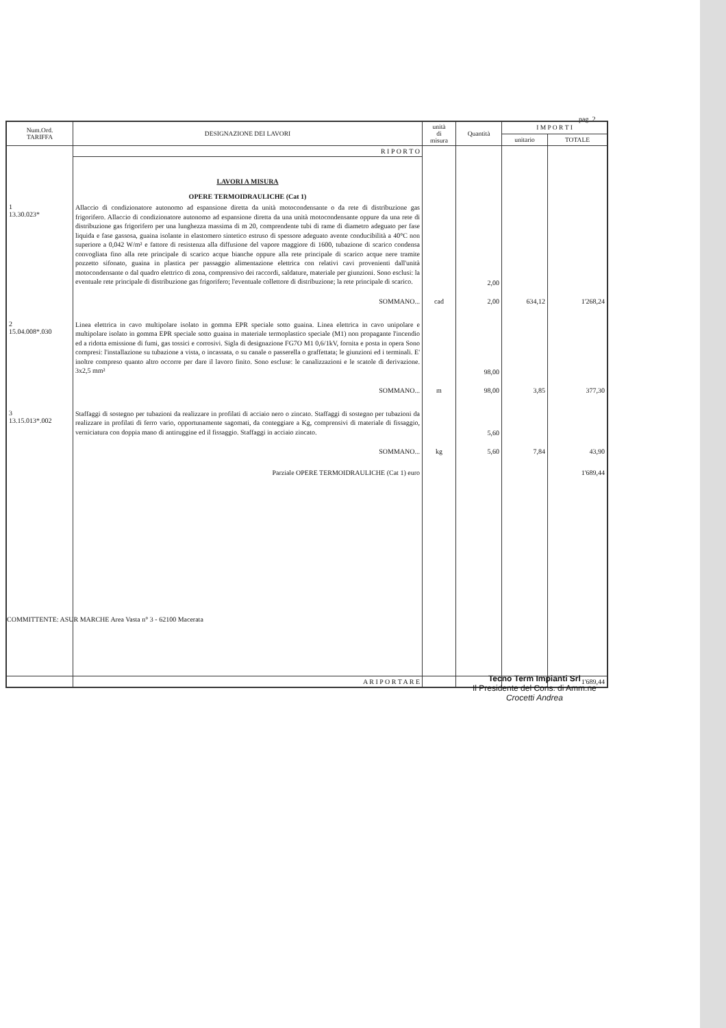pag. 2
| Num.Ord. TARIFFA | DESIGNAZIONE DEI LAVORI | unità di misura | Quantità | I M P O R T I | |
| --- | --- | --- | --- | --- | --- |
| | | | | unitario | TOTALE |
| | R I P O R T O | | | | |
| | LAVORI A MISURA OPERE TERMOIDRAULICHE (Cat 1) | | | | |
| 1 13.30.023* | Allaccio di condizionatore autonomo ad espansione diretta da unità motocondensante o da rete di distribuzione gas frigorifero. Allaccio di condizionatore autonomo ad espansione diretta da una unità motocondensante oppure da una rete di distribuzione gas frigorifero per una lunghezza massima di m 20, comprendente tubi di rame di diametro adeguato per fase liquida e fase gassosa, guaina isolante in elastomero sintetico estruso di spessore adeguato avente conducibilità a 40°C non superiore a 0,042 W/m² e fattore di resistenza alla diffusione del vapore maggiore di 1600, tubazione di scarico condensa convogliata fino alla rete principale di scarico acque bianche oppure alla rete principale di scarico acque nere tramite pozzetto sifonato, guaina in plastica per passaggio alimentazione elettrica con relativi cavi provenienti dall'unità motocondensante o dal quadro elettrico di zona, comprensivo dei raccordi, saldature, materiale per giunzioni. Sono esclusi: la eventuale rete principale di distribuzione gas frigorifero; l'eventuale collettore di distribuzione; la rete principale di scarico. | | 2,00 | | |
| | SOMMANO... | cad | 2,00 | 634,12 | 1'268,24 |
| 2 15.04.008*.030 | Linea elettrica in cavo multipolare isolato in gomma EPR speciale sotto guaina. Linea elettrica in cavo unipolare e multipolare isolato in gomma EPR speciale sotto guaina in materiale termoplastico speciale (M1) non propagante l'incendio ed a ridotta emissione di fumi, gas tossici e corrosivi. Sigla di designazione FG7O M1 0,6/1kV, fornita e posta in opera Sono compresi: l'installazione su tubazione a vista, o incassata, o su canale o passerella o graffettata; le giunzioni ed i terminali. E' inoltre compreso quanto altro occorre per dare il lavoro finito. Sono escluse: le canalizzazioni e le scatole di derivazione. 3x2,5 mm² | | 98,00 | | |
| | SOMMANO... | m | 98,00 | 3,85 | 377,30 |
| 3 13.15.013*.002 | Staffaggi di sostegno per tubazioni da realizzare in profilati di acciaio nero o zincato. Staffaggi di sostegno per tubazioni da realizzare in profilati di ferro vario, opportunamente sagomati, da conteggiare a Kg, comprensivi di materiale di fissaggio, verniciatura con doppia mano di antiruggine ed il fissaggio. Staffaggi in acciaio zincato. | | 5,60 | | |
| | SOMMANO... | kg | 5,60 | 7,84 | 43,90 |
| | Parziale OPERE TERMOIDRAULICHE (Cat 1) euro | | | | 1'689,44 |
| | A R I P O R T A R E | | | | 1'689,44 |
Tecno Term Impianti Srl
Il Presidente del Cons. di Amm.ne
Crocetti Andrea
COMMITTENTE: ASUR MARCHE Area Vasta n° 3 - 62100 Macerata